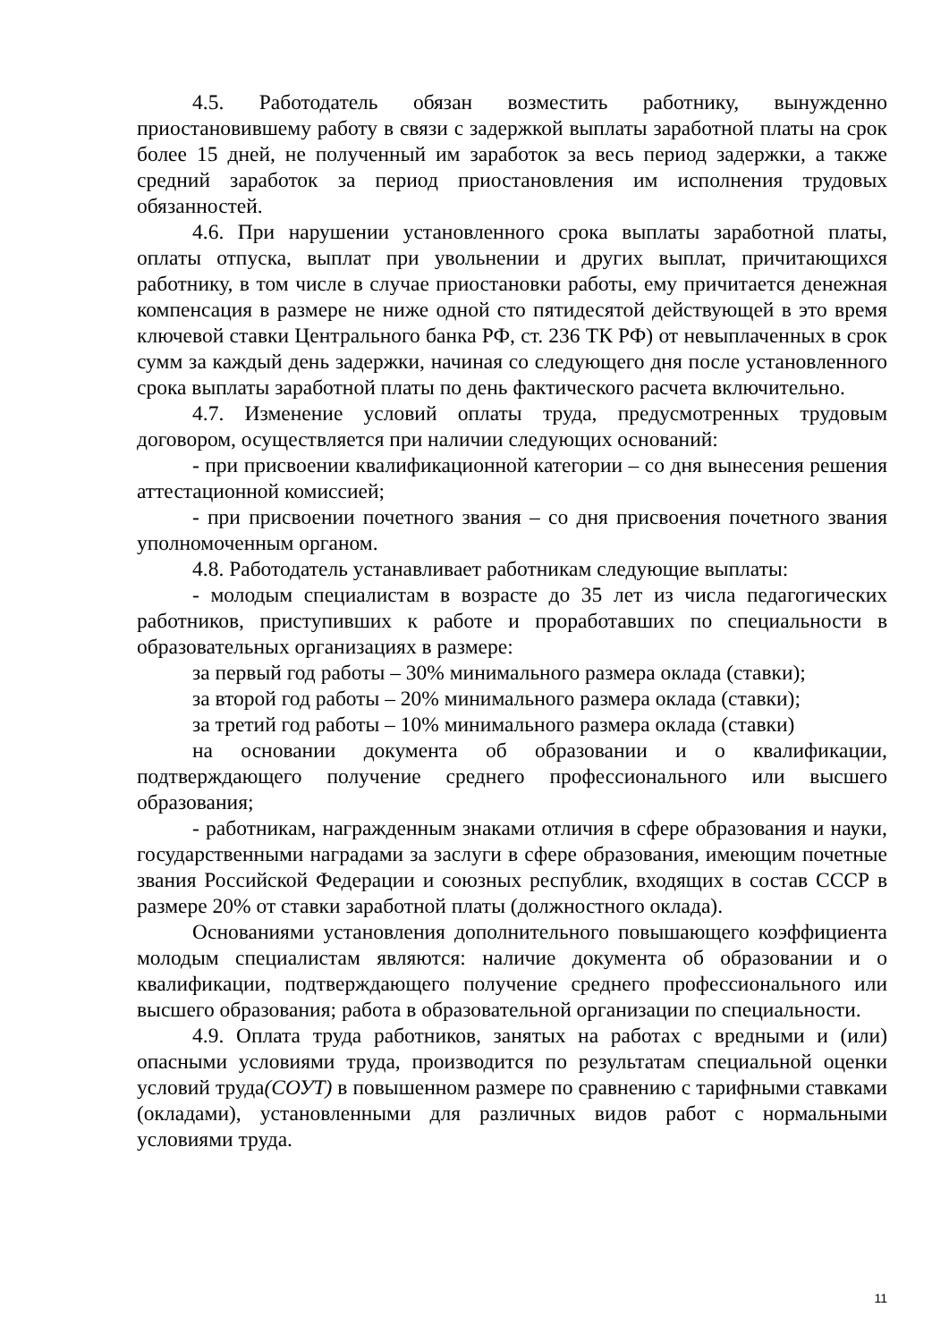4.5. Работодатель обязан возместить работнику, вынужденно приостановившему работу в связи с задержкой выплаты заработной платы на срок более 15 дней, не полученный им заработок за весь период задержки, а также средний заработок за период приостановления им исполнения трудовых обязанностей.
4.6. При нарушении установленного срока выплаты заработной платы, оплаты отпуска, выплат при увольнении и других выплат, причитающихся работнику, в том числе в случае приостановки работы, ему причитается денежная компенсация в размере не ниже одной сто пятидесятой действующей в это время ключевой ставки Центрального банка РФ, ст. 236 ТК РФ) от невыплаченных в срок сумм за каждый день задержки, начиная со следующего дня после установленного срока выплаты заработной платы по день фактического расчета включительно.
4.7. Изменение условий оплаты труда, предусмотренных трудовым договором, осуществляется при наличии следующих оснований:
- при присвоении квалификационной категории – со дня вынесения решения аттестационной комиссией;
- при присвоении почетного звания – со дня присвоения почетного звания уполномоченным органом.
4.8. Работодатель устанавливает работникам следующие выплаты:
- молодым специалистам в возрасте до 35 лет из числа педагогических работников, приступивших к работе и проработавших по специальности в образовательных организациях в размере:
за первый год работы – 30% минимального размера оклада (ставки);
за второй год работы – 20% минимального размера оклада (ставки);
за третий год работы – 10% минимального размера оклада (ставки)
на основании документа об образовании и о квалификации, подтверждающего получение среднего профессионального или высшего образования;
- работникам, награжденным знаками отличия в сфере образования и науки, государственными наградами за заслуги в сфере образования, имеющим почетные звания Российской Федерации и союзных республик, входящих в состав СССР в размере 20% от ставки заработной платы (должностного оклада).
Основаниями установления дополнительного повышающего коэффициента молодым специалистам являются: наличие документа об образовании и о квалификации, подтверждающего получение среднего профессионального или высшего образования; работа в образовательной организации по специальности.
4.9. Оплата труда работников, занятых на работах с вредными и (или) опасными условиями труда, производится по результатам специальной оценки условий труда(СОУТ) в повышенном размере по сравнению с тарифными ставками (окладами), установленными для различных видов работ с нормальными условиями труда.
11